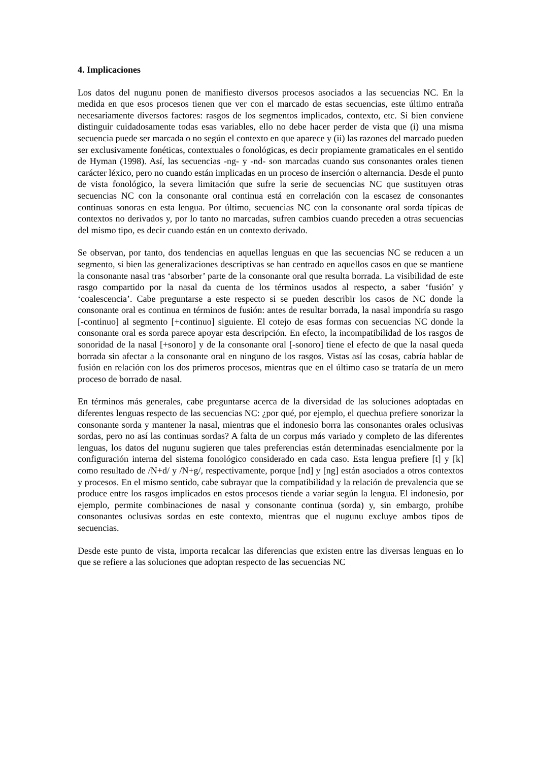4. Implicaciones
Los datos del nugunu ponen de manifiesto diversos procesos asociados a las secuencias NC. En la medida en que esos procesos tienen que ver con el marcado de estas secuencias, este último entraña necesariamente diversos factores: rasgos de los segmentos implicados, contexto, etc. Si bien conviene distinguir cuidadosamente todas esas variables, ello no debe hacer perder de vista que (i) una misma secuencia puede ser marcada o no según el contexto en que aparece y (ii) las razones del marcado pueden ser exclusivamente fonéticas, contextuales o fonológicas, es decir propiamente gramaticales en el sentido de Hyman (1998). Así, las secuencias -ng- y -nd- son marcadas cuando sus consonantes orales tienen carácter léxico, pero no cuando están implicadas en un proceso de inserción o alternancia. Desde el punto de vista fonológico, la severa limitación que sufre la serie de secuencias NC que sustituyen otras secuencias NC con la consonante oral continua está en correlación con la escasez de consonantes continuas sonoras en esta lengua. Por último, secuencias NC con la consonante oral sorda típicas de contextos no derivados y, por lo tanto no marcadas, sufren cambios cuando preceden a otras secuencias del mismo tipo, es decir cuando están en un contexto derivado.
Se observan, por tanto, dos tendencias en aquellas lenguas en que las secuencias NC se reducen a un segmento, si bien las generalizaciones descriptivas se han centrado en aquellos casos en que se mantiene la consonante nasal tras ‘absorber’ parte de la consonante oral que resulta borrada. La visibilidad de este rasgo compartido por la nasal da cuenta de los términos usados al respecto, a saber ‘fusión’ y ‘coalescencia’. Cabe preguntarse a este respecto si se pueden describir los casos de NC donde la consonante oral es continua en términos de fusión: antes de resultar borrada, la nasal impondría su rasgo [-continuo] al segmento [+continuo] siguiente. El cotejo de esas formas con secuencias NC donde la consonante oral es sorda parece apoyar esta descripción. En efecto, la incompatibilidad de los rasgos de sonoridad de la nasal [+sonoro] y de la consonante oral [-sonoro] tiene el efecto de que la nasal queda borrada sin afectar a la consonante oral en ninguno de los rasgos. Vistas así las cosas, cabría hablar de fusión en relación con los dos primeros procesos, mientras que en el último caso se trataría de un mero proceso de borrado de nasal.
En términos más generales, cabe preguntarse acerca de la diversidad de las soluciones adoptadas en diferentes lenguas respecto de las secuencias NC: ¿por qué, por ejemplo, el quechua prefiere sonorizar la consonante sorda y mantener la nasal, mientras que el indonesio borra las consonantes orales oclusivas sordas, pero no así las continuas sordas? A falta de un corpus más variado y completo de las diferentes lenguas, los datos del nugunu sugieren que tales preferencias están determinadas esencialmente por la configuración interna del sistema fonológico considerado en cada caso. Esta lengua prefiere [t] y [k] como resultado de /N+d/ y /N+g/, respectivamente, porque [nd] y [ng] están asociados a otros contextos y procesos. En el mismo sentido, cabe subrayar que la compatibilidad y la relación de prevalencia que se produce entre los rasgos implicados en estos procesos tiende a variar según la lengua. El indonesio, por ejemplo, permite combinaciones de nasal y consonante continua (sorda) y, sin embargo, prohíbe consonantes oclusivas sordas en este contexto, mientras que el nugunu excluye ambos tipos de secuencias.
Desde este punto de vista, importa recalcar las diferencias que existen entre las diversas lenguas en lo que se refiere a las soluciones que adoptan respecto de las secuencias NC